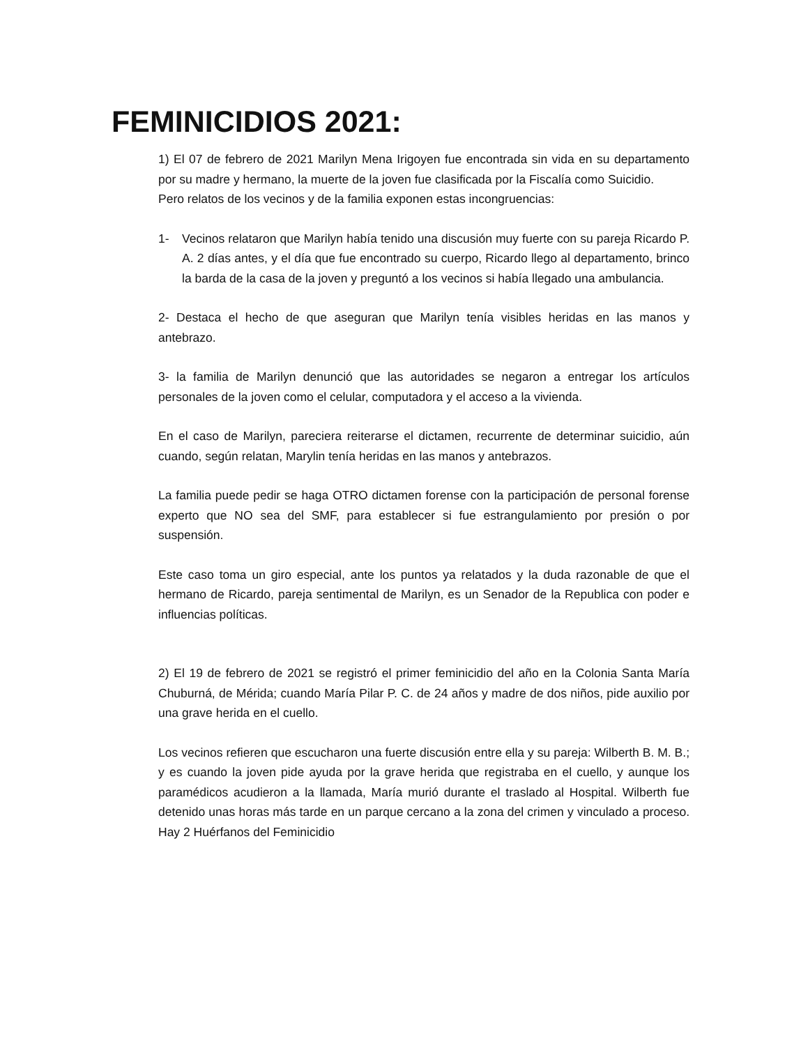FEMINICIDIOS 2021:
1) El 07 de febrero de 2021 Marilyn Mena Irigoyen fue encontrada sin vida en su departamento por su madre y hermano, la muerte de la joven fue clasificada por la Fiscalía como Suicidio.
Pero relatos de los vecinos y de la familia exponen estas incongruencias:
1- Vecinos relataron que Marilyn había tenido una discusión muy fuerte con su pareja Ricardo P. A. 2 días antes, y el día que fue encontrado su cuerpo, Ricardo llego al departamento, brinco la barda de la casa de la joven y preguntó a los vecinos si había llegado una ambulancia.
2- Destaca el hecho de que aseguran que Marilyn tenía visibles heridas en las manos y antebrazo.
3- la familia de Marilyn denunció que las autoridades se negaron a entregar los artículos personales de la joven como el celular, computadora y el acceso a la vivienda.
En el caso de Marilyn, pareciera reiterarse el dictamen, recurrente de determinar suicidio, aún cuando, según relatan, Marylin tenía heridas en las manos y antebrazos.
La familia puede pedir se haga OTRO dictamen forense con la participación de personal forense experto que NO sea del SMF, para establecer si fue estrangulamiento por presión o por suspensión.
Este caso toma un giro especial, ante los puntos ya relatados y la duda razonable de que el hermano de Ricardo, pareja sentimental de Marilyn, es un Senador de la Republica con poder e influencias políticas.
2) El 19 de febrero de 2021 se registró el primer feminicidio del año en la Colonia Santa María Chuburná, de Mérida; cuando María Pilar P. C. de 24 años y madre de dos niños, pide auxilio por una grave herida en el cuello.
Los vecinos refieren que escucharon una fuerte discusión entre ella y su pareja: Wilberth B. M. B.; y es cuando la joven pide ayuda por la grave herida que registraba en el cuello, y aunque los paramédicos acudieron a la llamada, María murió durante el traslado al Hospital. Wilberth fue detenido unas horas más tarde en un parque cercano a la zona del crimen y vinculado a proceso. Hay 2 Huérfanos del Feminicidio